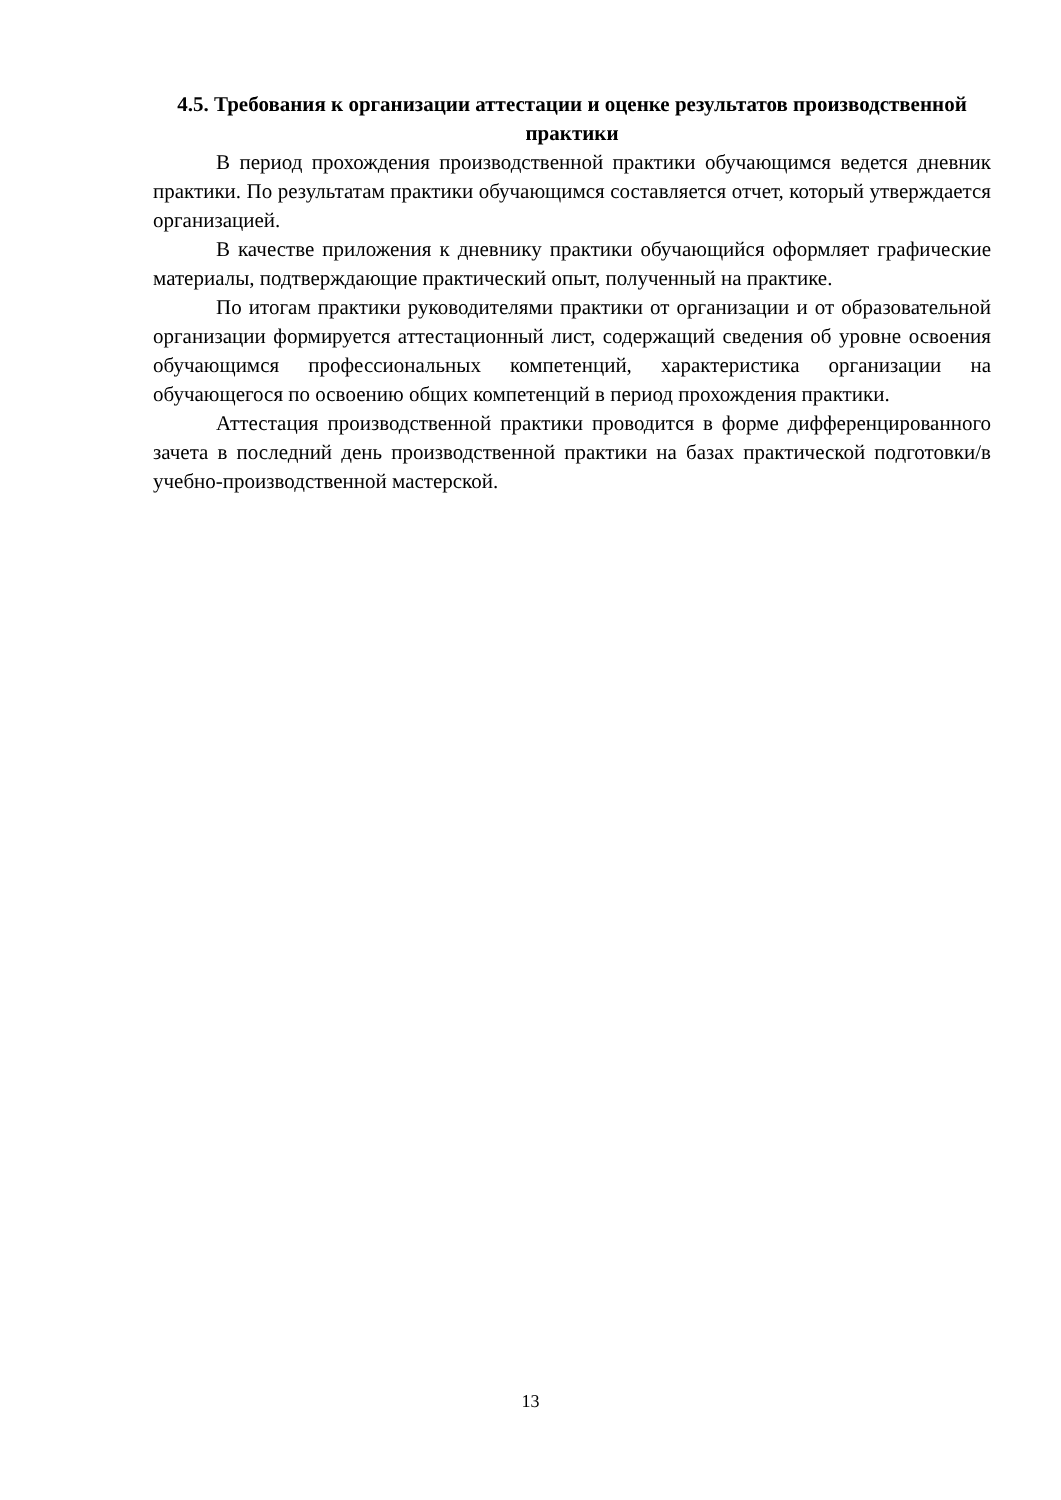4.5. Требования к организации аттестации и оценке результатов производственной практики
В период прохождения производственной практики обучающимся ведется дневник практики. По результатам практики обучающимся составляется отчет, который утверждается организацией.
В качестве приложения к дневнику практики обучающийся оформляет графические материалы, подтверждающие практический опыт, полученный на практике.
По итогам практики руководителями практики от организации и от образовательной организации формируется аттестационный лист, содержащий сведения об уровне освоения обучающимся профессиональных компетенций, характеристика организации на обучающегося по освоению общих компетенций в период прохождения практики.
Аттестация производственной практики проводится в форме дифференцированного зачета в последний день производственной практики на базах практической подготовки/в учебно-производственной мастерской.
13